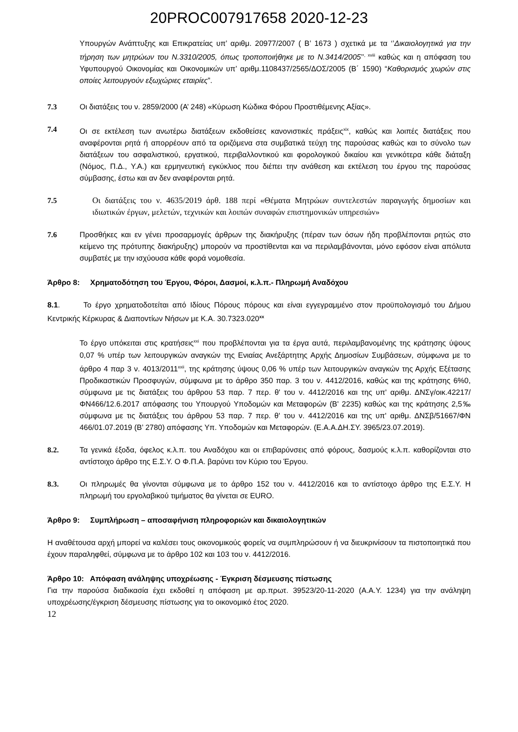20PROC007917658 2020-12-23
Υπουργών Ανάπτυξης και Επικρατείας υπ’ αριθμ. 20977/2007 ( Β’ 1673 ) σχετικά με τα ‘’Δικαιολογητικά για την τήρηση των μητρώων του Ν.3310/2005, όπως τροποποιήθηκε με το Ν.3414/2005’’<sup>, xviii</sup> καθώς και η απόφαση του Υφυπουργού Οικονομίας και Οικονομικών υπ’ αριθμ.1108437/2565/ΔΟΣ/2005 (Β΄ 1590) “Καθορισμός χωρών στις οποίες λειτουργούν εξωχώριες εταιρίες”.
7.3 Οι διατάξεις του ν. 2859/2000 (Α’ 248) «Κύρωση Κώδικα Φόρου Προστιθέμενης Αξίας».
7.4 Οι σε εκτέλεση των ανωτέρω διατάξεων εκδοθείσες κανονιστικές πράξεις<sup>xix</sup>, καθώς και λοιπές διατάξεις που αναφέρονται ρητά ή απορρέουν από τα οριζόμενα στα συμβατικά τεύχη της παρούσας καθώς και το σύνολο των διατάξεων του ασφαλιστικού, εργατικού, περιβαλλοντικού και φορολογικού δικαίου και γενικότερα κάθε διάταξη (Νόμος, Π.Δ., Υ.Α.) και ερμηνευτική εγκύκλιος που διέπει την ανάθεση και εκτέλεση του έργου της παρούσας σύμβασης, έστω και αν δεν αναφέρονται ρητά.
7.5 Οι διατάξεις του ν. 4635/2019 άρθ. 188 περί «Θέματα Μητρώων συντελεστών παραγωγής δημοσίων και ιδιωτικών έργων, μελετών, τεχνικών και λοιπών συναφών επιστημονικών υπηρεσιών»
7.6 Προσθήκες και εν γένει προσαρμογές άρθρων της διακήρυξης (πέραν των όσων ήδη προβλέπονται ρητώς στο κείμενο της πρότυπης διακήρυξης) μπορούν να προστίθενται και να περιλαμβάνονται, μόνο εφόσον είναι απόλυτα συμβατές με την ισχύουσα κάθε φορά νομοθεσία.
Άρθρο 8: Χρηματοδότηση του Έργου, Φόροι, Δασμοί, κ.λ.π.- Πληρωμή Αναδόχου
8.1. Το έργο χρηματοδοτείται από Ιδίους Πόρους πόρους και είναι εγγεγραμμένο στον προϋπολογισμό του Δήμου Κεντρικής Κέρκυρας & Διαποντίων Νήσων με Κ.Α. 30.7323.020<sup>xx</sup>
Το έργο υπόκειται στις κρατήσεις<sup>xxi</sup> που προβλέπονται για τα έργα αυτά, περιλαμβανομένης της κράτησης ύψους 0,07 % υπέρ των λειτουργικών αναγκών της Ενιαίας Ανεξάρτητης Αρχής Δημοσίων Συμβάσεων, σύμφωνα με το άρθρο 4 παρ 3 ν. 4013/2011<sup>xxii</sup>, της κράτησης ύψους 0,06 % υπέρ των λειτουργικών αναγκών της Αρχής Εξέτασης Προδικαστικών Προσφυγών, σύμφωνα με το άρθρο 350 παρ. 3 του ν. 4412/2016, καθώς και της κράτησης 6%0, σύμφωνα με τις διατάξεις του άρθρου 53 παρ. 7 περ. θ' του ν. 4412/2016 και της υπ' αριθμ. ΔΝΣγ/οικ.42217/ΦΝ466/12.6.2017 απόφασης του Υπουργού Υποδομών και Μεταφορών (Β' 2235) καθώς και της κράτησης 2,5‰ σύμφωνα με τις διατάξεις του άρθρου 53 παρ. 7 περ. θ' του ν. 4412/2016 και της υπ' αριθμ. ΔΝΣβ/51667/ΦΝ 466/01.07.2019 (Β’ 2780) απόφασης Υπ. Υποδομών και Μεταφορών. (Ε.Α.Α.ΔΗ.ΣΥ. 3965/23.07.2019).
8.2. Τα γενικά έξοδα, όφελος κ.λ.π. του Αναδόχου και οι επιβαρύνσεις από φόρους, δασμούς κ.λ.π. καθορίζονται στο αντίστοιχο άρθρο της Ε.Σ.Υ. Ο Φ.Π.Α. βαρύνει τον Κύριο του Έργου.
8.3. Οι πληρωμές θα γίνονται σύμφωνα με το άρθρο 152 του ν. 4412/2016 και το αντίστοιχο άρθρο της Ε.Σ.Υ. Η πληρωμή του εργολαβικού τιμήματος θα γίνεται σε EURO.
Άρθρο 9: Συμπλήρωση – αποσαφήνιση πληροφοριών και δικαιολογητικών
Η αναθέτουσα αρχή μπορεί να καλέσει τους οικονομικούς φορείς να συμπληρώσουν ή να διευκρινίσουν τα πιστοποιητικά που έχουν παραληφθεί, σύμφωνα με το άρθρο 102 και 103 του ν. 4412/2016.
Άρθρο 10: Απόφαση ανάληψης υποχρέωσης - Έγκριση δέσμευσης πίστωσης
Για την παρούσα διαδικασία έχει εκδοθεί η απόφαση με αρ.πρωτ. 39523/20-11-2020 (Α.Α.Υ. 1234) για την ανάληψη υποχρέωσης/έγκριση δέσμευσης πίστωσης για το οικονομικό έτος 2020.
12